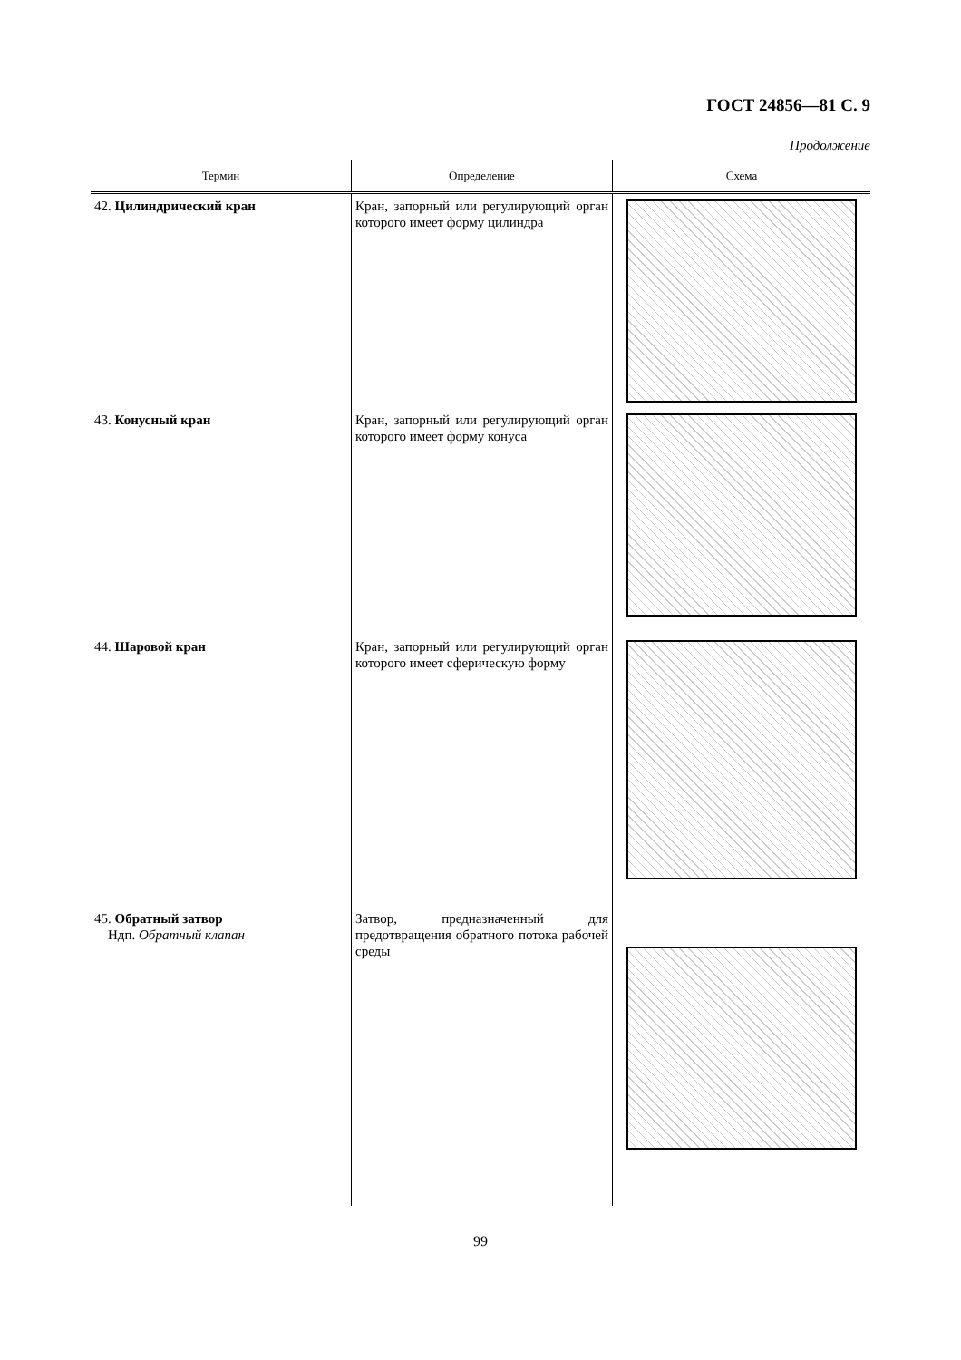ГОСТ 24856—81 С. 9
Продолжение
| Термин | Определение | Схема |
| --- | --- | --- |
| 42. Цилиндрический кран | Кран, запорный или регулирующий орган которого имеет форму цилиндра | |
| 43. Конусный кран | Кран, запорный или регулирующий орган которого имеет форму конуса | |
| 44. Шаровой кран | Кран, запорный или регулирующий орган которого имеет сферическую форму | |
| 45. Обратный затвор Ндп. Обратный клапан | Затвор, предназначенный для предотвращения обратного потока рабочей среды | |
99